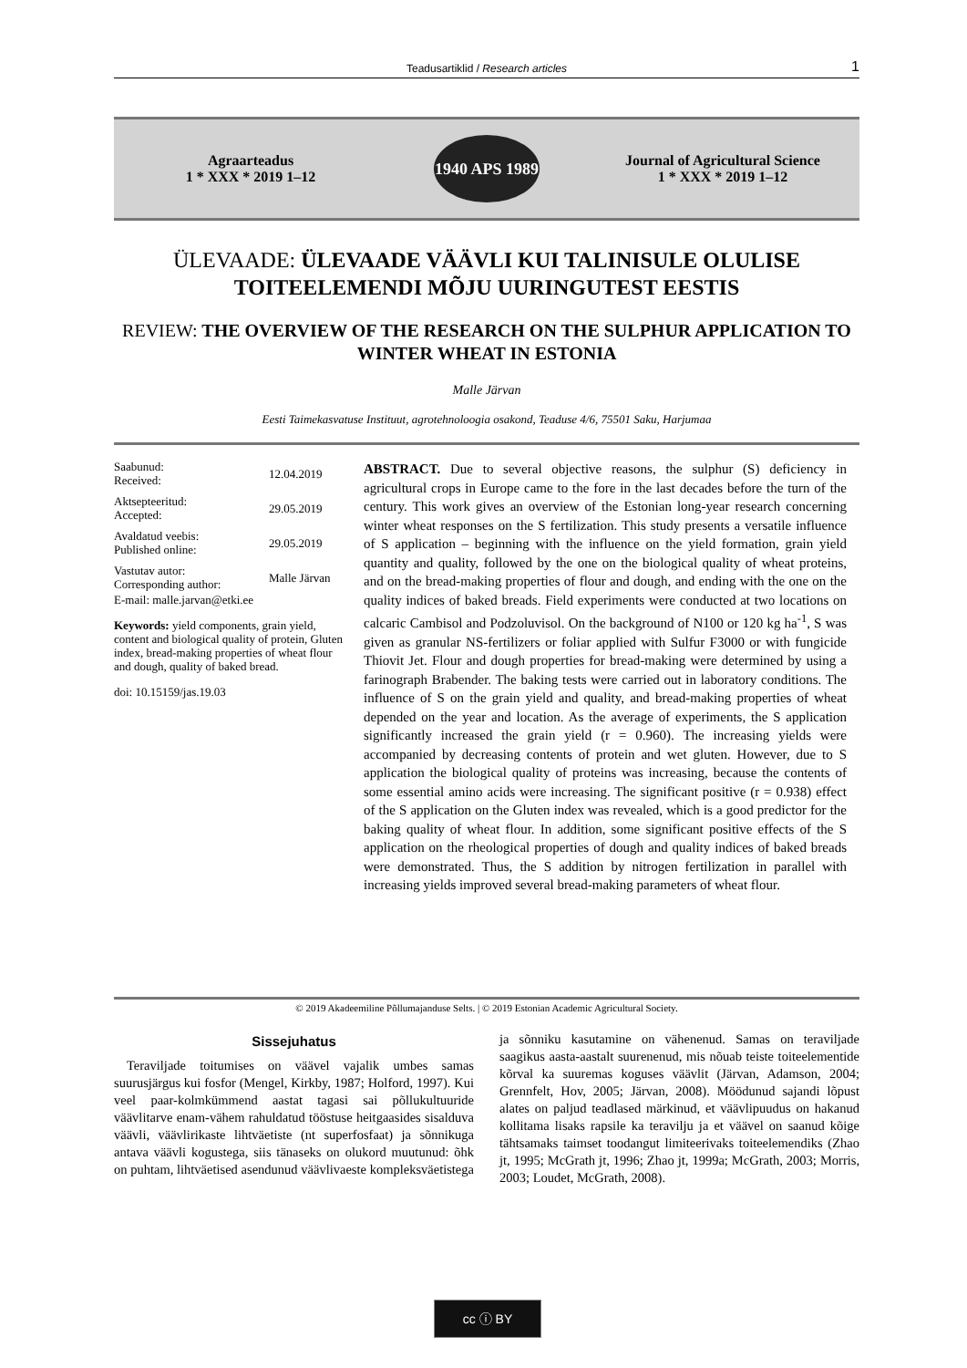Teadusartiklid / Research articles 1
Agraarteadus
1 * XXX * 2019 1–12
1940 APS 1989
Journal of Agricultural Science
1 * XXX * 2019 1–12
ÜLEVAADE: ÜLEVAADE VÄÄVLI KUI TALINISULE OLULISE TOITEELEMENDI MÕJU UURINGUTEST EESTIS
REVIEW: THE OVERVIEW OF THE RESEARCH ON THE SULPHUR APPLICATION TO WINTER WHEAT IN ESTONIA
Malle Järvan
Eesti Taimekasvatuse Instituut, agrotehnoloogia osakond, Teaduse 4/6, 75501 Saku, Harjumaa
| Saabunud: Received: | 12.04.2019 |
| Aktsepteeritud: Accepted: | 29.05.2019 |
| Avaldatud veebis: Published online: | 29.05.2019 |
| Vastutav autor: Corresponding author: | Malle Järvan |
E-mail: malle.jarvan@etki.ee
Keywords: yield components, grain yield, content and biological quality of protein, Gluten index, bread-making properties of wheat flour and dough, quality of baked bread.
doi: 10.15159/jas.19.03
ABSTRACT. Due to several objective reasons, the sulphur (S) deficiency in agricultural crops in Europe came to the fore in the last decades before the turn of the century. This work gives an overview of the Estonian long-year research concerning winter wheat responses on the S fertilization. This study presents a versatile influence of S application – beginning with the influence on the yield formation, grain yield quantity and quality, followed by the one on the biological quality of wheat proteins, and on the bread-making properties of flour and dough, and ending with the one on the quality indices of baked breads. Field experiments were conducted at two locations on calcaric Cambisol and Podzoluvisol. On the background of N100 or 120 kg ha<sup>-1</sup>, S was given as granular NS-fertilizers or foliar applied with Sulfur F3000 or with fungicide Thiovit Jet. Flour and dough properties for bread-making were determined by using a farinograph Brabender. The baking tests were carried out in laboratory conditions. The influence of S on the grain yield and quality, and bread-making properties of wheat depended on the year and location. As the average of experiments, the S application significantly increased the grain yield (r = 0.960). The increasing yields were accompanied by decreasing contents of protein and wet gluten. However, due to S application the biological quality of proteins was increasing, because the contents of some essential amino acids were increasing. The significant positive (r = 0.938) effect of the S application on the Gluten index was revealed, which is a good predictor for the baking quality of wheat flour. In addition, some significant positive effects of the S application on the rheological properties of dough and quality indices of baked breads were demonstrated. Thus, the S addition by nitrogen fertilization in parallel with increasing yields improved several bread-making parameters of wheat flour.
© 2019 Akadeemiline Põllumajanduse Selts. | © 2019 Estonian Academic Agricultural Society.
Sissejuhatus
Teraviljade toitumises on väävel vajalik umbes samas suurusjärgus kui fosfor (Mengel, Kirkby, 1987; Holford, 1997). Kui veel paar-kolmkümmend aastat tagasi sai põllukultuuride väävlitarve enam-vähem rahuldatud tööstuse heitgaasides sisalduva väävli, väävlirikaste lihtväetiste (nt superfosfaat) ja sõnnikuga antava väävli kogustega, siis tänaseks on olukord muutunud: õhk on puhtam, lihtväetised asendunud väävlivaeste kompleksväetistega ja sõnniku kasutamine on vähenenud. Samas on teraviljade saagikus aasta-aastalt suurenenud, mis nõuab teiste toiteelementide kõrval ka suuremas koguses väävlit (Järvan, Adamson, 2004; Grennfelt, Hov, 2005; Järvan, 2008). Möödunud sajandi lõpust alates on paljud teadlased märkinud, et väävlipuudus on hakanud kollitama lisaks rapsile ka teravilju ja et väävel on saanud kõige tähtsamaks taimset toodangut limiteerivaks toiteelemendiks (Zhao jt, 1995; McGrath jt, 1996; Zhao jt, 1999a; McGrath, 2003; Morris, 2003; Loudet, McGrath, 2008).
cc ⓘ BY